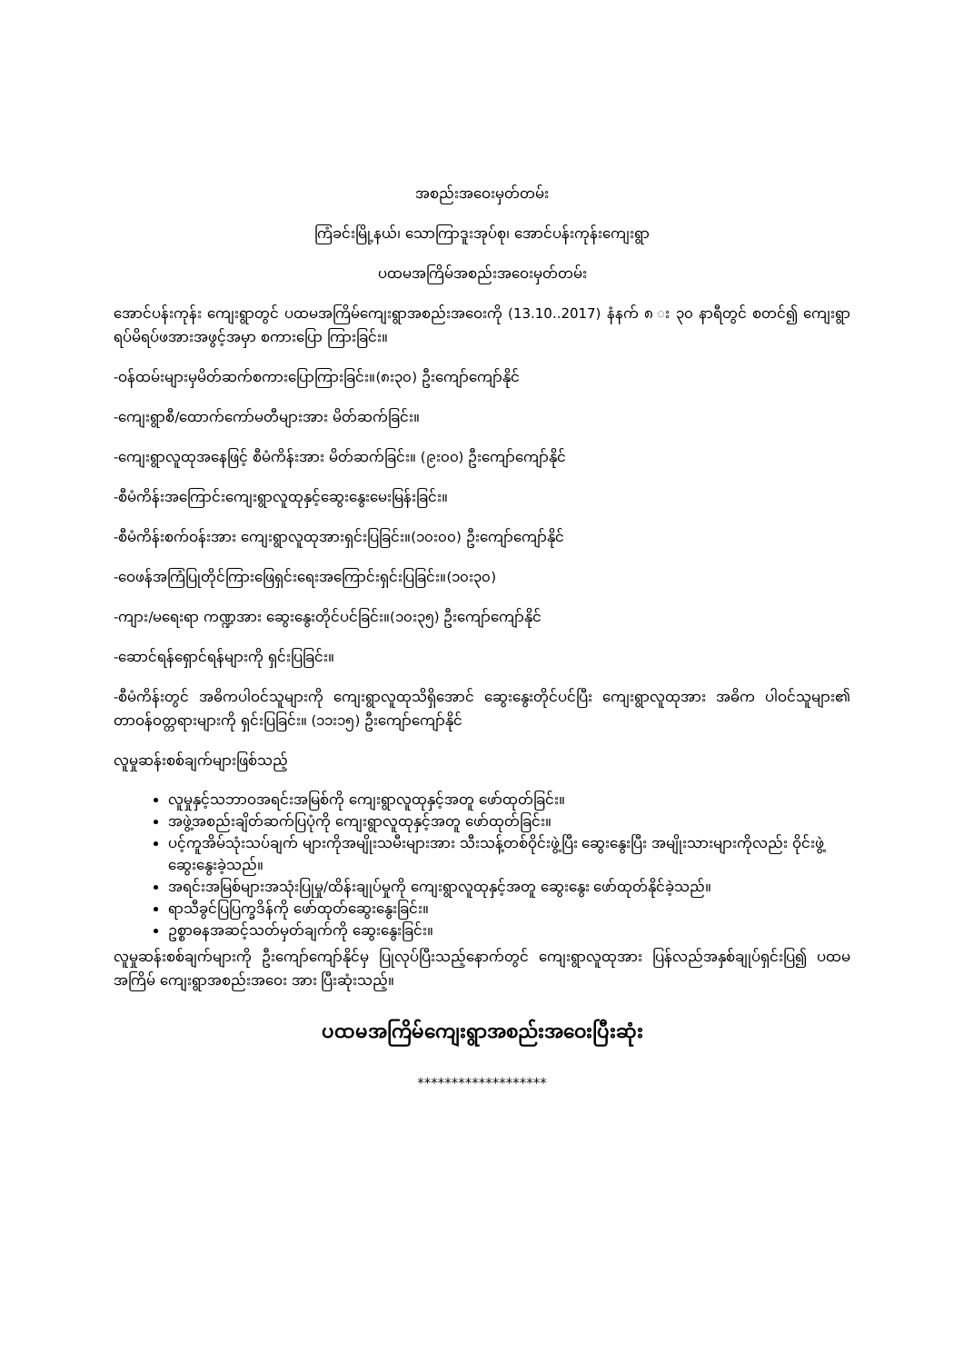အစည်းအဝေးမှတ်တမ်း
ကြံခင်းမြို့နယ်၊ သောကြာဒူးအုပ်စု၊ အောင်ပန်းကုန်းကျေးရွာ
ပထမအကြိမ်အစည်းအဝေးမှတ်တမ်း
အောင်ပန်းကုန်း ကျေးရွာတွင် ပထမအကြိမ်ကျေးရွာအစည်းအဝေးကို (13.10..2017) နံနက် ၈ း ၃၀ နာရီတွင် စတင်၍ ကျေးရွာရပ်မိရပ်ဖအားအဖွင့်အမှာ စကားပြော ကြားခြင်း။
-ဝန်ထမ်းများမှမိတ်ဆက်စကားပြောကြားခြင်း။(၈း၃၀) ဦးကျော်ကျော်နိုင်
-ကျေးရွာစီ/ထောက်ကော်မတီများအား မိတ်ဆက်ခြင်း။
-ကျေးရွာလူထုအနေဖြင့် စီမံကိန်းအား မိတ်ဆက်ခြင်း။ (၉း၀၀) ဦးကျော်ကျော်နိုင်
-စီမံကိန်းအကြောင်းကျေးရွာလူထုနှင့်ဆွေးနွေးမေးမြန်းခြင်း။
-စီမံကိန်းစက်ဝန်းအား ကျေးရွာလူထုအားရှင်းပြခြင်း။(၁၀း၀၀) ဦးကျော်ကျော်နိုင်
-ဝေဖန်အကြံပြုတိုင်ကြားဖြေရှင်းရေးအကြောင်းရှင်းပြခြင်း။(၁၀း၃၀)
-ကျား/မရေးရာ ကဏ္ဍအား ဆွေးနွေးတိုင်ပင်ခြင်း။(၁၀း၃၅) ဦးကျော်ကျော်နိုင်
-ဆောင်ရန်ရှောင်ရန်များကို ရှင်းပြခြင်း။
-စီမံကိန်းတွင် အဓိကပါဝင်သူများကို ကျေးရွာလူထုသိရှိအောင် ဆွေးနွေးတိုင်ပင်ပြီး ကျေးရွာလူထုအား အဓိက ပါဝင်သူများ၏ တာဝန်ဝတ္တရားများကို ရှင်းပြခြင်း။ (၁၁း၁၅) ဦးကျော်ကျော်နိုင်
လူမှုဆန်းစစ်ချက်များဖြစ်သည့်
လူမှုနှင့်သဘာဝအရင်းအမြစ်ကို ကျေးရွာလူထုနှင့်အတူ ဖော်ထုတ်ခြင်း။
အဖွဲ့အစည်းချိတ်ဆက်ပြပုံကို ကျေးရွာလူထုနှင့်အတူ ဖော်ထုတ်ခြင်း။
ပင့်ကူအိမ်သုံးသပ်ချက် များကိုအမျိုးသမီးများအား သီးသန့်တစ်ဝိုင်းဖွဲ့ပြီး ဆွေးနွေးပြီး အမျိုးသားများကိုလည်း ဝိုင်းဖွဲ့ဆွေးနွေးခဲ့သည်။
အရင်းအမြစ်များအသုံးပြုမှု/ထိန်းချုပ်မှုကို ကျေးရွာလူထုနှင့်အတူ ဆွေးနွေး ဖော်ထုတ်နိုင်ခဲ့သည်။
ရာသီခွင်ပြပြက္ခဒိန်ကို ဖော်ထုတ်ဆွေးနွေးခြင်း။
ဥစ္စာဓနအဆင့်သတ်မှတ်ချက်ကို ဆွေးနွေးခြင်း။
လူမှုဆန်းစစ်ချက်များကို ဦးကျော်ကျော်နိုင်မှ ပြုလုပ်ပြီးသည့်နောက်တွင် ကျေးရွာလူထုအား ပြန်လည်အနှစ်ချုပ်ရှင်းပြ၍ ပထမအကြိမ် ကျေးရွာအစည်းအဝေး အား ပြီးဆုံးသည့်။
ပထမအကြိမ်ကျေးရွာအစည်းအဝေးပြီးဆုံး
*******************